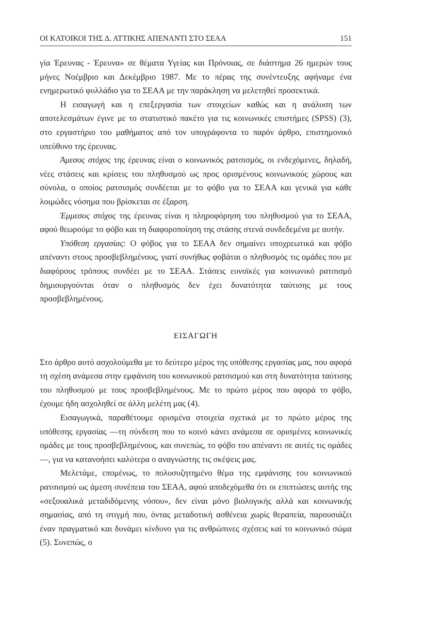ΟΙ ΚΑΤΟΙΚΟΙ ΤΗΣ Δ. ΑΤΤΙΚΗΣ ΑΠΕΝΑΝΤΙ ΣΤΟ ΣΕΑΑ 151
γία Έρευνας - Έρευνα» σε θέματα Υγείας και Πρόνοιας, σε διάστημα 26 ημερών τους μήνες Νοέμβριο και Δεκέμβριο 1987. Με το πέρας της συνέντευξης αφήναμε ένα ενημερωτικό φυλλάδιο για το ΣΕΑΑ με την παράκληση να μελετηθεί προσεκτικά.
Η εισαγωγή και η επεξεργασία των στοιχείων καθώς και η ανάλυση των αποτελεσμάτων έγινε με το στατιστικό πακέτο για τις κοινωνικές επιστήμες (SPSS) (3), στο εργαστήριο του μαθήματος από τον υπογράφοντα το παρόν άρθρο, επιστημονικό υπεύθυνο της έρευνας.
Άμεσος στόχος της έρευνας είναι ο κοινωνικός ρατσισμός, οι ενδεχόμενες, δηλαδή, νέες στάσεις και κρίσεις του πληθυσμού ως προς ορισμένους κοινωνικούς χώρους και σύνολα, ο οποίος ρατσισμός συνδέεται με το φόβο για το ΣΕΑΑ και γενικά για κάθε λοιμώδες νόσημα που βρίσκεται σε έξαρση.
Έμμεσος στόχος της έρευνας είναι η πληροφόρηση του πληθυσμού για το ΣΕΑΑ, αφού θεωρούμε το φόβο και τη διαφοροποίηση της στάσης στενά συνδεδεμένα με αυτήν.
Υπόθεση εργασίας: Ο φόβος για το ΣΕΑΑ δεν σημαίνει υποχρεωτικά και φόβο απέναντι στους προσβεβλημένους, γιατί συνήθως φοβάται ο πληθυσμός τις ομάδες που με διαφόρους τρόπους συνδέει με το ΣΕΑΑ. Στάσεις ευνοϊκές για κοινωνικό ρατσισμό δημιουργούνται όταν ο πληθυσμός δεν έχει δυνατότητα ταύτισης με τους προσβεβλημένους.
ΕΙΣΑΓΩΓΗ
Στο άρθρο αυτό ασχολούμεθα με το δεύτερο μέρος της υπόθεσης εργασίας μας, που αφορά τη σχέση ανάμεσα στην εμφάνιση του κοινωνικού ρατσισμού και στη δυνατότητα ταύτισης του πληθυσμού με τους προσβεβλημένους. Με το πρώτο μέρος που αφορά το φόβο, έχουμε ήδη ασχοληθεί σε άλλη μελέτη μας (4).
Εισαγωγικά, παραθέτουμε ορισμένα στοιχεία σχετικά με το πρώτο μέρος της υπόθεσης εργασίας —τη σύνδεση που το κοινό κάνει ανάμεσα σε ορισμένες κοινωνικές ομάδες με τους προσβεβλημένους, και συνεπώς, το φόβο του απέναντι σε αυτές τις ομάδες—, για να κατανοήσει καλύτερα ο αναγνώστης τις σκέψεις μας.
Μελετάμε, επομένως, το πολυσυζητημένο θέμα της εμφάνισης του κοινωνικού ρατσισμού ως άμεση συνέπεια του ΣΕΑΑ, αφού αποδεχόμεθα ότι οι επιπτώσεις αυτής της «σεξουαλικά μεταδιδόμενης νόσου», δεν είναι μόνο βιολογικής αλλά και κοινωνικής σημασίας, από τη στιγμή που, όντας μεταδοτική ασθένεια χωρίς θεραπεία, παρουσιάζει έναν πραγματικό και δυνάμει κίνδυνο για τις ανθρώπινες σχέσεις καί το κοινωνικό σώμα (5). Συνεπώς, ο